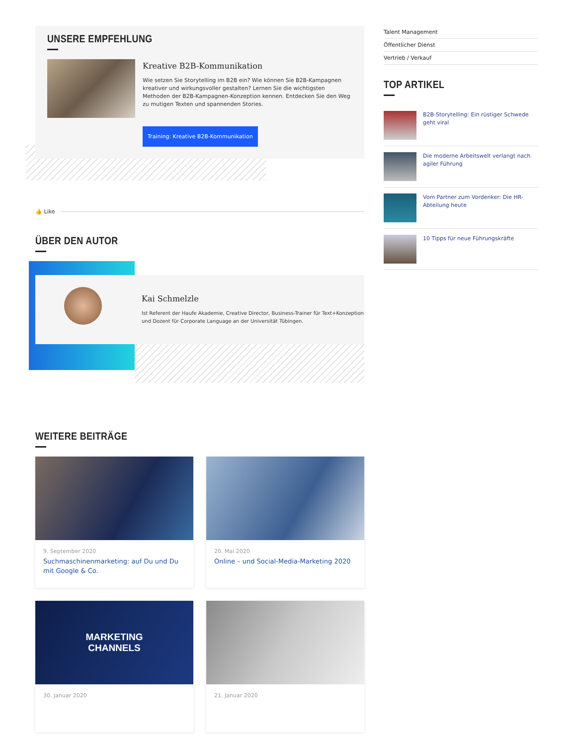UNSERE EMPFEHLUNG
Kreative B2B-Kommunikation
Wie setzen Sie Storytelling im B2B ein? Wie können Sie B2B-Kampagnen kreativer und wirkungsvoller gestalten? Lernen Sie die wichtigsten Methoden der B2B-Kampagnen-Konzeption kennen. Entdecken Sie den Weg zu mutigen Texten und spannenden Stories.
Training: Kreative B2B-Kommunikation
👍 Like
ÜBER DEN AUTOR
Kai Schmelzle
Ist Referent der Haufe Akademie, Creative Director, Business-Trainer für Text+Konzeption und Dozent für Corporate Language an der Universität Tübingen.
WEITERE BEITRÄGE
9. September 2020
Suchmaschinenmarketing: auf Du und Du mit Google & Co.
20. Mai 2020
Online – und Social-Media-Marketing 2020
MARKETING
CHANNELS
30. Januar 2020
21. Januar 2020
Talent Management
Öffentlicher Dienst
Vertrieb / Verkauf
TOP ARTIKEL
B2B-Storytelling: Ein rüstiger Schwede geht viral
Die moderne Arbeitswelt verlangt nach agiler Führung
Vom Partner zum Vordenker: Die HR-Abteilung heute
10 Tipps für neue Führungskräfte